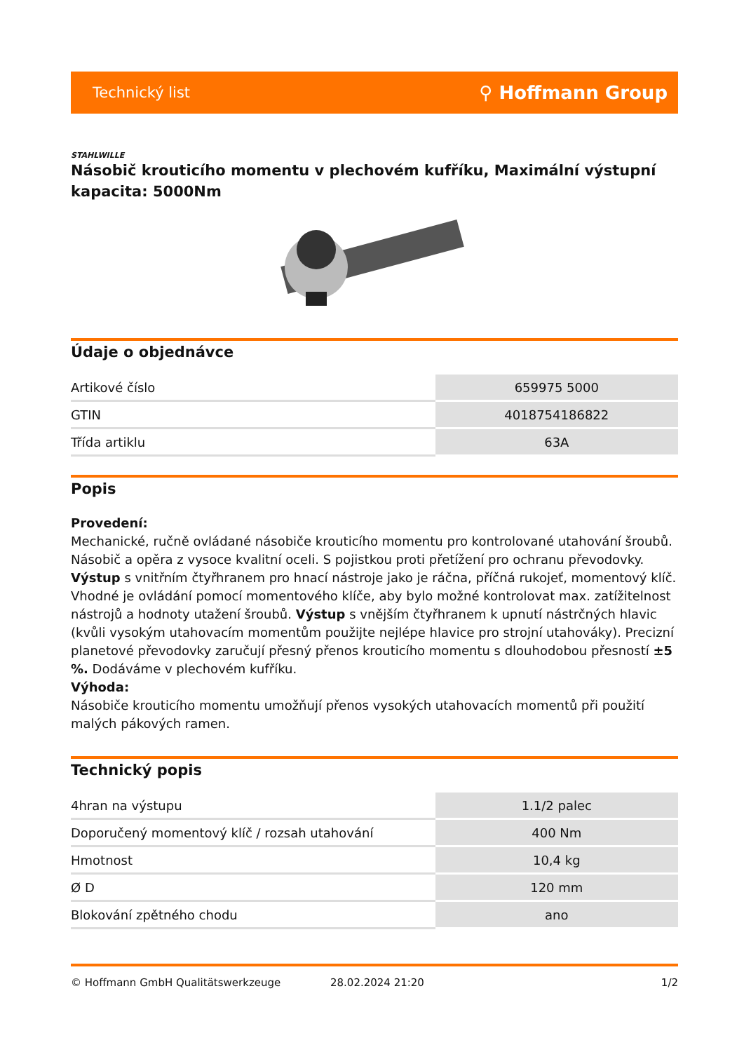Technický list ⚲ Hoffmann Group
STAHLWILLE
Násobič krouticího momentu v plechovém kufříku, Maximální výstupní kapacita: 5000Nm
Údaje o objednávce
| Artikové číslo | 659975 5000 |
| GTIN | 4018754186822 |
| Třída artiklu | 63A |
Popis
Provedení:
Mechanické, ručně ovládané násobiče krouticího momentu pro kontrolované utahování šroubů. Násobič a opěra z vysoce kvalitní oceli. S pojistkou proti přetížení pro ochranu převodovky. Výstup s vnitřním čtyřhranem pro hnací nástroje jako je ráčna, příčná rukojeť, momentový klíč. Vhodné je ovládání pomocí momentového klíče, aby bylo možné kontrolovat max. zatížitelnost nástrojů a hodnoty utažení šroubů. Výstup s vnějším čtyřhranem k upnutí nástrčných hlavic (kvůli vysokým utahovacím momentům použijte nejlépe hlavice pro strojní utahováky). Precizní planetové převodovky zaručují přesný přenos krouticího momentu s dlouhodobou přesností ±5 %. Dodáváme v plechovém kufříku.
Výhoda:
Násobiče krouticího momentu umožňují přenos vysokých utahovacích momentů při použití malých pákových ramen.
Technický popis
| 4hran na výstupu | 1.1/2 palec |
| Doporučený momentový klíč / rozsah utahování | 400 Nm |
| Hmotnost | 10,4 kg |
| Ø D | 120 mm |
| Blokování zpětného chodu | ano |
© Hoffmann GmbH Qualitätswerkzeuge 28.02.2024 21:20 1/2